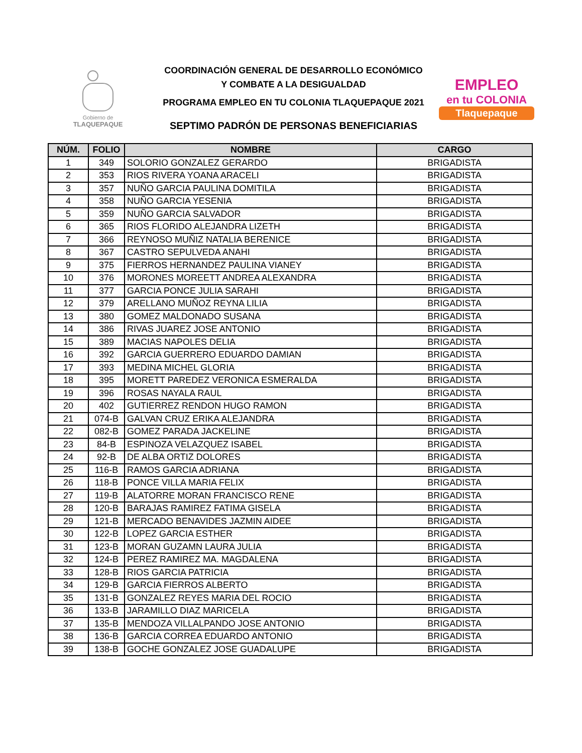Gobierno de
TLAQUEPAQUE
COORDINACIÓN GENERAL DE DESARROLLO ECONÓMICO
Y COMBATE A LA DESIGUALDAD
PROGRAMA EMPLEO EN TU COLONIA TLAQUEPAQUE 2021
SEPTIMO PADRÓN DE PERSONAS BENEFICIARIAS
EMPLEO
en tu COLONIA
Tlaquepaque
| NÚM. | FOLIO | NOMBRE | CARGO |
| --- | --- | --- | --- |
| 1 | 349 | SOLORIO GONZALEZ GERARDO | BRIGADISTA |
| 2 | 353 | RIOS RIVERA YOANA ARACELI | BRIGADISTA |
| 3 | 357 | NUÑO GARCIA PAULINA DOMITILA | BRIGADISTA |
| 4 | 358 | NUÑO GARCIA YESENIA | BRIGADISTA |
| 5 | 359 | NUÑO GARCIA SALVADOR | BRIGADISTA |
| 6 | 365 | RIOS FLORIDO ALEJANDRA LIZETH | BRIGADISTA |
| 7 | 366 | REYNOSO MUÑIZ NATALIA BERENICE | BRIGADISTA |
| 8 | 367 | CASTRO SEPULVEDA ANAHI | BRIGADISTA |
| 9 | 375 | FIERROS HERNANDEZ PAULINA VIANEY | BRIGADISTA |
| 10 | 376 | MORONES MOREETT ANDREA ALEXANDRA | BRIGADISTA |
| 11 | 377 | GARCIA PONCE JULIA SARAHI | BRIGADISTA |
| 12 | 379 | ARELLANO MUÑOZ REYNA LILIA | BRIGADISTA |
| 13 | 380 | GOMEZ MALDONADO SUSANA | BRIGADISTA |
| 14 | 386 | RIVAS JUAREZ JOSE ANTONIO | BRIGADISTA |
| 15 | 389 | MACIAS NAPOLES DELIA | BRIGADISTA |
| 16 | 392 | GARCIA GUERRERO EDUARDO DAMIAN | BRIGADISTA |
| 17 | 393 | MEDINA MICHEL GLORIA | BRIGADISTA |
| 18 | 395 | MORETT PAREDEZ VERONICA ESMERALDA | BRIGADISTA |
| 19 | 396 | ROSAS NAYALA RAUL | BRIGADISTA |
| 20 | 402 | GUTIERREZ RENDON HUGO RAMON | BRIGADISTA |
| 21 | 074-B | GALVAN CRUZ ERIKA ALEJANDRA | BRIGADISTA |
| 22 | 082-B | GOMEZ PARADA JACKELINE | BRIGADISTA |
| 23 | 84-B | ESPINOZA VELAZQUEZ ISABEL | BRIGADISTA |
| 24 | 92-B | DE ALBA ORTIZ DOLORES | BRIGADISTA |
| 25 | 116-B | RAMOS GARCIA ADRIANA | BRIGADISTA |
| 26 | 118-B | PONCE VILLA MARIA FELIX | BRIGADISTA |
| 27 | 119-B | ALATORRE MORAN FRANCISCO RENE | BRIGADISTA |
| 28 | 120-B | BARAJAS RAMIREZ FATIMA GISELA | BRIGADISTA |
| 29 | 121-B | MERCADO BENAVIDES JAZMIN AIDEE | BRIGADISTA |
| 30 | 122-B | LOPEZ GARCIA ESTHER | BRIGADISTA |
| 31 | 123-B | MORAN GUZAMN LAURA JULIA | BRIGADISTA |
| 32 | 124-B | PEREZ RAMIREZ MA. MAGDALENA | BRIGADISTA |
| 33 | 128-B | RIOS GARCIA PATRICIA | BRIGADISTA |
| 34 | 129-B | GARCIA FIERROS ALBERTO | BRIGADISTA |
| 35 | 131-B | GONZALEZ REYES MARIA DEL ROCIO | BRIGADISTA |
| 36 | 133-B | JARAMILLO DIAZ MARICELA | BRIGADISTA |
| 37 | 135-B | MENDOZA VILLALPANDO JOSE ANTONIO | BRIGADISTA |
| 38 | 136-B | GARCIA CORREA EDUARDO ANTONIO | BRIGADISTA |
| 39 | 138-B | GOCHE GONZALEZ JOSE GUADALUPE | BRIGADISTA |